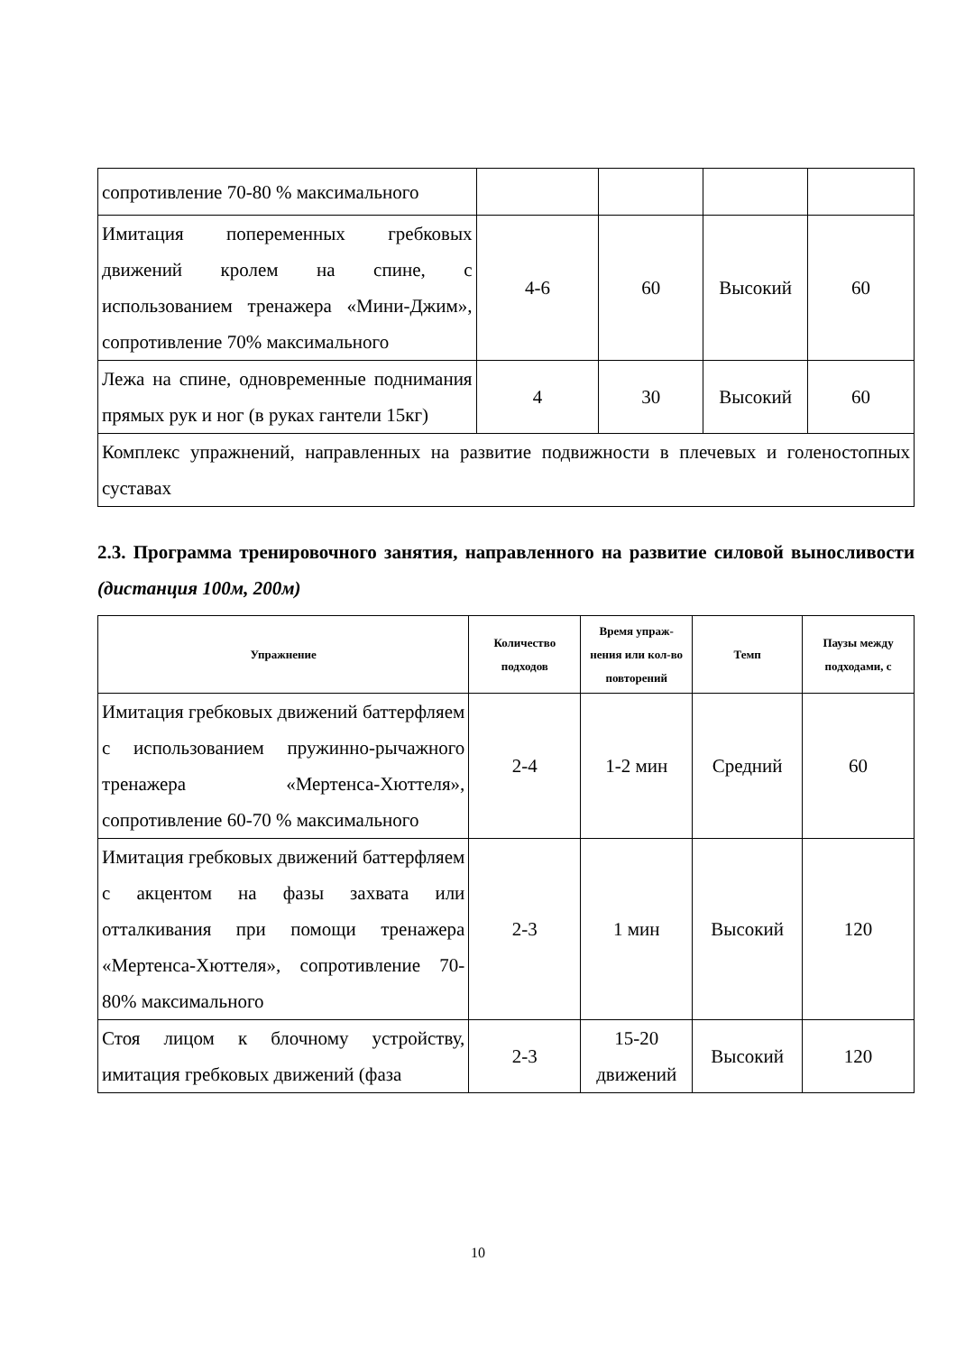| сопротивление 70-80 % максимального | | | | |
| Имитация попеременных гребковых движений кролем на спине, с использованием тренажера «Мини-Джим», сопротивление 70% максимального | 4-6 | 60 | Высокий | 60 |
| Лежа на спине, одновременные поднимания прямых рук и ног (в руках гантели 15кг) | 4 | 30 | Высокий | 60 |
| Комплекс упражнений, направленных на развитие подвижности в плечевых и голеностопных суставах | | | | |
2.3. Программа тренировочного занятия, направленного на развитие силовой выносливости (дистанция 100м, 200м)
| Упражнение | Количество подходов | Время упраж-нения или кол-во повторений | Темп | Паузы между подходами, с |
| --- | --- | --- | --- | --- |
| Имитация гребковых движений баттерфляем с использованием пружинно-рычажного тренажера «Мертенса-Хюттеля», сопротивление 60-70 % максимального | 2-4 | 1-2 мин | Средний | 60 |
| Имитация гребковых движений баттерфляем с акцентом на фазы захвата или отталкивания при помощи тренажера «Мертенса-Хюттеля», сопротивление 70-80% максимального | 2-3 | 1 мин | Высокий | 120 |
| Стоя лицом к блочному устройству, имитация гребковых движений (фаза | 2-3 | 15-20 движений | Высокий | 120 |
10